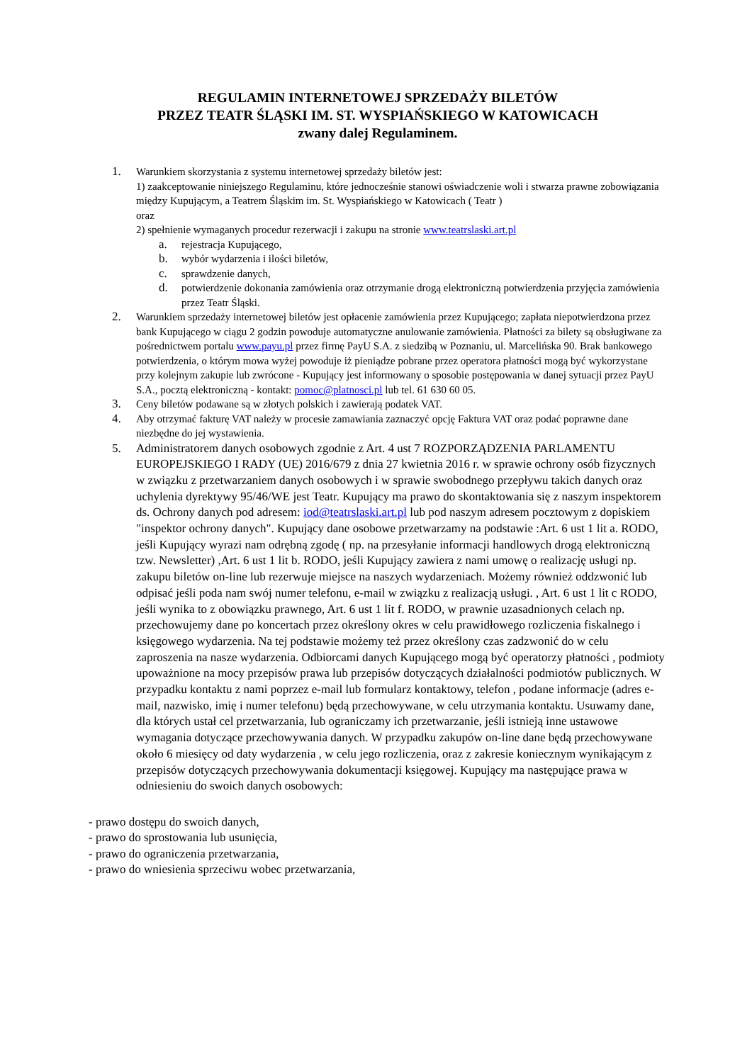REGULAMIN INTERNETOWEJ SPRZEDAŻY BILETÓW
PRZEZ TEATR ŚLĄSKI IM. ST. WYSPIAŃSKIEGO W KATOWICACH
zwany dalej Regulaminem.
1. Warunkiem skorzystania z systemu internetowej sprzedaży biletów jest:
1) zaakceptowanie niniejszego Regulaminu, które jednocześnie stanowi oświadczenie woli i stwarza prawne zobowiązania między Kupującym, a Teatrem Śląskim im. St. Wyspiańskiego w Katowicach ( Teatr )
oraz
2) spełnienie wymaganych procedur rezerwacji i zakupu na stronie www.teatrslaski.art.pl
a. rejestracja Kupującego,
b. wybór wydarzenia i ilości biletów,
c. sprawdzenie danych,
d. potwierdzenie dokonania zamówienia oraz otrzymanie drogą elektroniczną potwierdzenia przyjęcia zamówienia przez Teatr Śląski.
2. Warunkiem sprzedaży internetowej biletów jest opłacenie zamówienia przez Kupującego; zapłata niepotwierdzona przez bank Kupującego w ciągu 2 godzin powoduje automatyczne anulowanie zamówienia. Płatności za bilety są obsługiwane za pośrednictwem portalu www.payu.pl przez firmę PayU S.A. z siedzibą w Poznaniu, ul. Marcelińska 90. Brak bankowego potwierdzenia, o którym mowa wyżej powoduje iż pieniądze pobrane przez operatora płatności mogą być wykorzystane przy kolejnym zakupie lub zwrócone - Kupujący jest informowany o sposobie postępowania w danej sytuacji przez PayU S.A., pocztą elektroniczną - kontakt: pomoc@platnosci.pl lub tel. 61 630 60 05.
3. Ceny biletów podawane są w złotych polskich i zawierają podatek VAT.
4. Aby otrzymać fakturę VAT należy w procesie zamawiania zaznaczyć opcję Faktura VAT oraz podać poprawne dane niezbędne do jej wystawienia.
5. Administratorem danych osobowych zgodnie z Art. 4 ust 7 ROZPORZĄDZENIA PARLAMENTU EUROPEJSKIEGO I RADY (UE) 2016/679 z dnia 27 kwietnia 2016 r. w sprawie ochrony osób fizycznych w związku z przetwarzaniem danych osobowych i w sprawie swobodnego przepływu takich danych oraz uchylenia dyrektywy 95/46/WE jest Teatr. Kupujący ma prawo do skontaktowania się z naszym inspektorem ds. Ochrony danych pod adresem: iod@teatrslaski.art.pl lub pod naszym adresem pocztowym z dopiskiem "inspektor ochrony danych". Kupujący dane osobowe przetwarzamy na podstawie :Art. 6 ust 1 lit a. RODO, jeśli Kupujący wyrazi nam odrębną zgodę ( np. na przesyłanie informacji handlowych drogą elektroniczną tzw. Newsletter) ,Art. 6 ust 1 lit b. RODO, jeśli Kupujący zawiera z nami umowę o realizację usługi np. zakupu biletów on-line lub rezerwuje miejsce na naszych wydarzeniach. Możemy również oddzwonić lub odpisać jeśli poda nam swój numer telefonu, e-mail w związku z realizacją usługi. , Art. 6 ust 1 lit c RODO, jeśli wynika to z obowiązku prawnego, Art. 6 ust 1 lit f. RODO, w prawnie uzasadnionych celach np. przechowujemy dane po koncertach przez określony okres w celu prawidłowego rozliczenia fiskalnego i księgowego wydarzenia. Na tej podstawie możemy też przez określony czas zadzwonić do w celu zaproszenia na nasze wydarzenia. Odbiorcami danych Kupującego mogą być operatorzy płatności , podmioty upoważnione na mocy przepisów prawa lub przepisów dotyczących działalności podmiotów publicznych. W przypadku kontaktu z nami poprzez e-mail lub formularz kontaktowy, telefon , podane informacje (adres e-mail, nazwisko, imię i numer telefonu) będą przechowywane, w celu utrzymania kontaktu. Usuwamy dane, dla których ustał cel przetwarzania, lub ograniczamy ich przetwarzanie, jeśli istnieją inne ustawowe wymagania dotyczące przechowywania danych. W przypadku zakupów on-line dane będą przechowywane około 6 miesięcy od daty wydarzenia , w celu jego rozliczenia, oraz z zakresie koniecznym wynikającym z przepisów dotyczących przechowywania dokumentacji księgowej. Kupujący ma następujące prawa w odniesieniu do swoich danych osobowych:
- prawo dostępu do swoich danych,
- prawo do sprostowania lub usunięcia,
- prawo do ograniczenia przetwarzania,
- prawo do wniesienia sprzeciwu wobec przetwarzania,